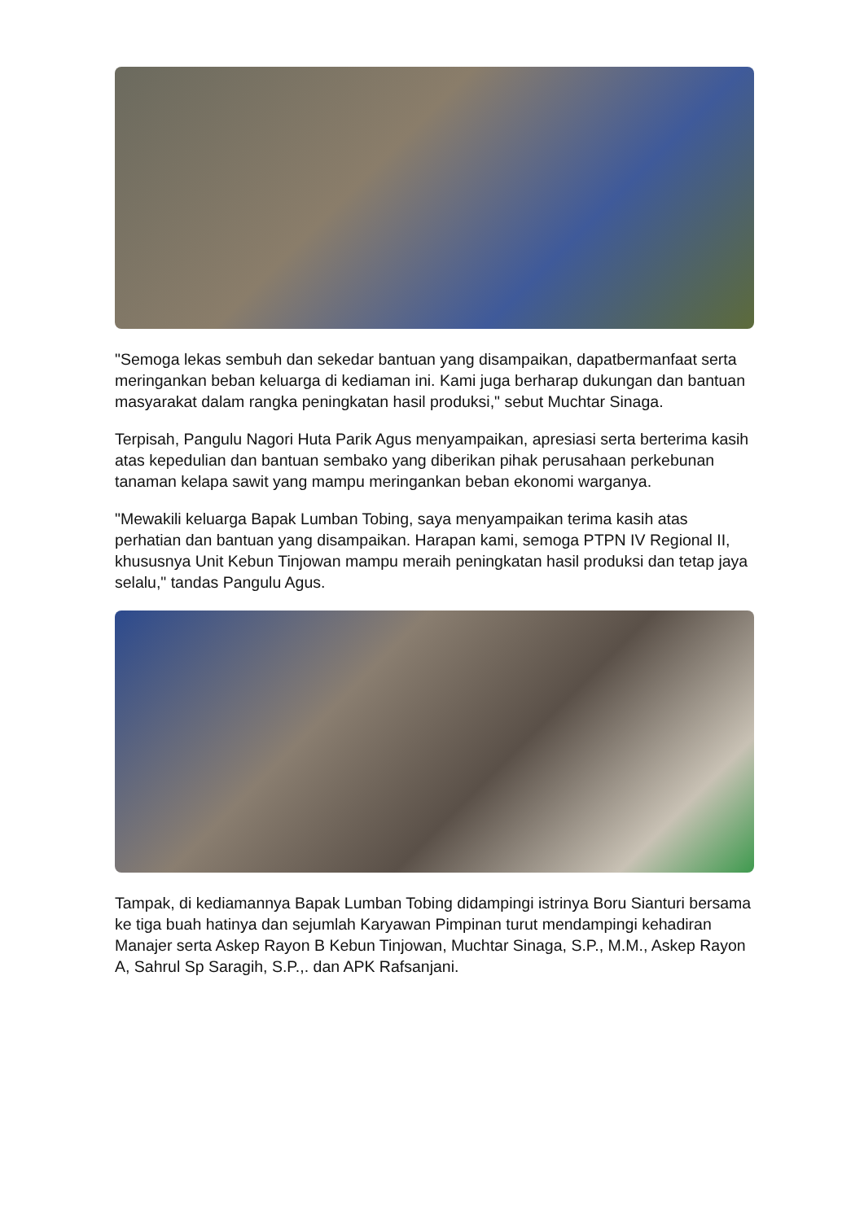"Semoga lekas sembuh dan sekedar bantuan yang disampaikan, dapatbermanfaat serta meringankan beban keluarga di kediaman ini. Kami juga berharap dukungan dan bantuan masyarakat dalam rangka peningkatan hasil produksi," sebut Muchtar Sinaga.
Terpisah, Pangulu Nagori Huta Parik Agus menyampaikan, apresiasi serta berterima kasih atas kepedulian dan bantuan sembako yang diberikan pihak perusahaan perkebunan tanaman kelapa sawit yang mampu meringankan beban ekonomi warganya.
"Mewakili keluarga Bapak Lumban Tobing, saya menyampaikan terima kasih atas perhatian dan bantuan yang disampaikan. Harapan kami, semoga PTPN IV Regional II, khususnya Unit Kebun Tinjowan mampu meraih peningkatan hasil produksi dan tetap jaya selalu," tandas Pangulu Agus.
Tampak, di kediamannya Bapak Lumban Tobing didampingi istrinya Boru Sianturi bersama ke tiga buah hatinya dan sejumlah Karyawan Pimpinan turut mendampingi kehadiran Manajer serta Askep Rayon B Kebun Tinjowan, Muchtar Sinaga, S.P., M.M., Askep Rayon A, Sahrul Sp Saragih, S.P.,. dan APK Rafsanjani.